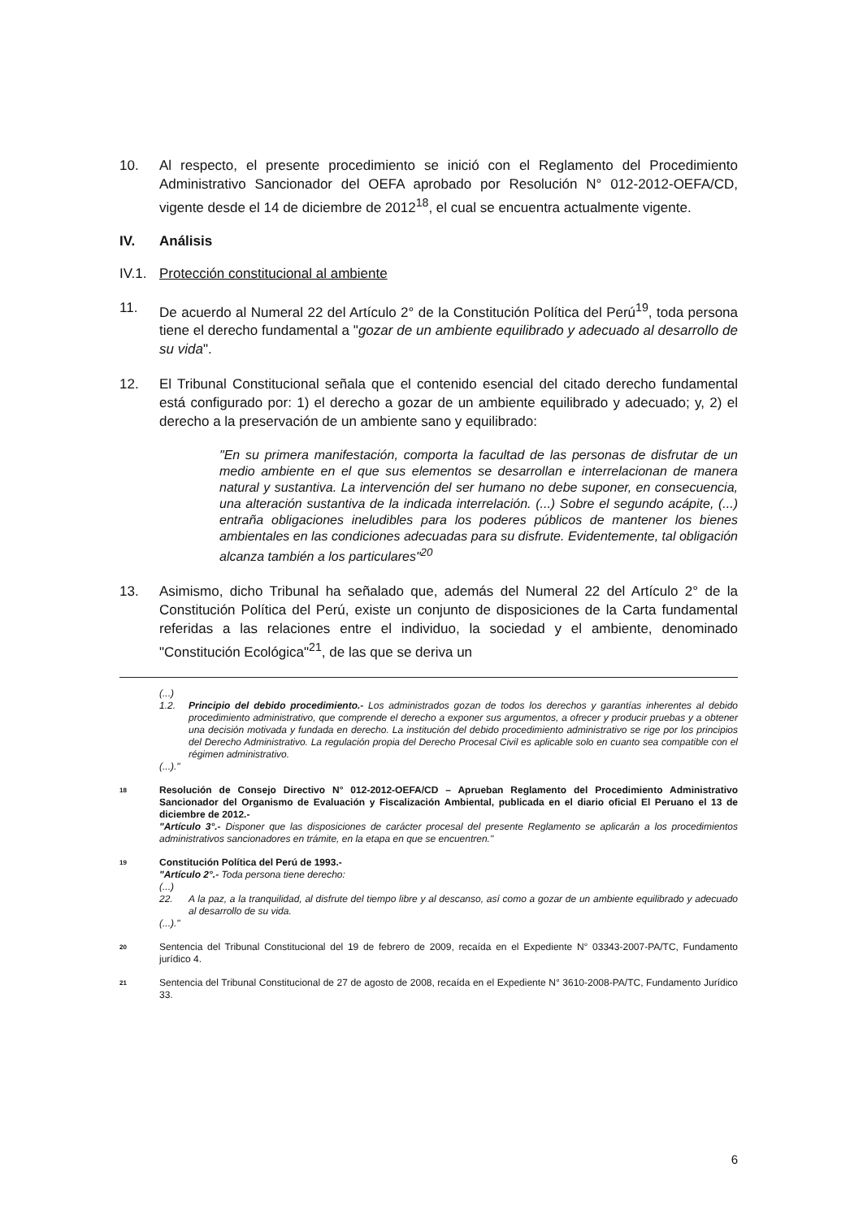10. Al respecto, el presente procedimiento se inició con el Reglamento del Procedimiento Administrativo Sancionador del OEFA aprobado por Resolución N° 012-2012-OEFA/CD, vigente desde el 14 de diciembre de 2012<sup>18</sup>, el cual se encuentra actualmente vigente.
IV. Análisis
IV.1. Protección constitucional al ambiente
11. De acuerdo al Numeral 22 del Artículo 2° de la Constitución Política del Perú<sup>19</sup>, toda persona tiene el derecho fundamental a "gozar de un ambiente equilibrado y adecuado al desarrollo de su vida".
12. El Tribunal Constitucional señala que el contenido esencial del citado derecho fundamental está configurado por: 1) el derecho a gozar de un ambiente equilibrado y adecuado; y, 2) el derecho a la preservación de un ambiente sano y equilibrado:
"En su primera manifestación, comporta la facultad de las personas de disfrutar de un medio ambiente en el que sus elementos se desarrollan e interrelacionan de manera natural y sustantiva. La intervención del ser humano no debe suponer, en consecuencia, una alteración sustantiva de la indicada interrelación. (...) Sobre el segundo acápite, (...) entraña obligaciones ineludibles para los poderes públicos de mantener los bienes ambientales en las condiciones adecuadas para su disfrute. Evidentemente, tal obligación alcanza también a los particulares"<sup>20</sup>
13. Asimismo, dicho Tribunal ha señalado que, además del Numeral 22 del Artículo 2° de la Constitución Política del Perú, existe un conjunto de disposiciones de la Carta fundamental referidas a las relaciones entre el individuo, la sociedad y el ambiente, denominado "Constitución Ecológica"<sup>21</sup>, de las que se deriva un
(...)
1.2. Principio del debido procedimiento.- Los administrados gozan de todos los derechos y garantías inherentes al debido procedimiento administrativo, que comprende el derecho a exponer sus argumentos, a ofrecer y producir pruebas y a obtener una decisión motivada y fundada en derecho. La institución del debido procedimiento administrativo se rige por los principios del Derecho Administrativo. La regulación propia del Derecho Procesal Civil es aplicable solo en cuanto sea compatible con el régimen administrativo.
(...)."
18
Resolución de Consejo Directivo N° 012-2012-OEFA/CD – Aprueban Reglamento del Procedimiento Administrativo Sancionador del Organismo de Evaluación y Fiscalización Ambiental, publicada en el diario oficial El Peruano el 13 de diciembre de 2012.-
"Artículo 3°.- Disponer que las disposiciones de carácter procesal del presente Reglamento se aplicarán a los procedimientos administrativos sancionadores en trámite, en la etapa en que se encuentren."
19
Constitución Política del Perú de 1993.-
"Artículo 2°.- Toda persona tiene derecho:
(...)
22. A la paz, a la tranquilidad, al disfrute del tiempo libre y al descanso, así como a gozar de un ambiente equilibrado y adecuado al desarrollo de su vida.
(...)."
20
Sentencia del Tribunal Constitucional del 19 de febrero de 2009, recaída en el Expediente N° 03343-2007-PA/TC, Fundamento jurídico 4.
21
Sentencia del Tribunal Constitucional de 27 de agosto de 2008, recaída en el Expediente N° 3610-2008-PA/TC, Fundamento Jurídico 33.
6